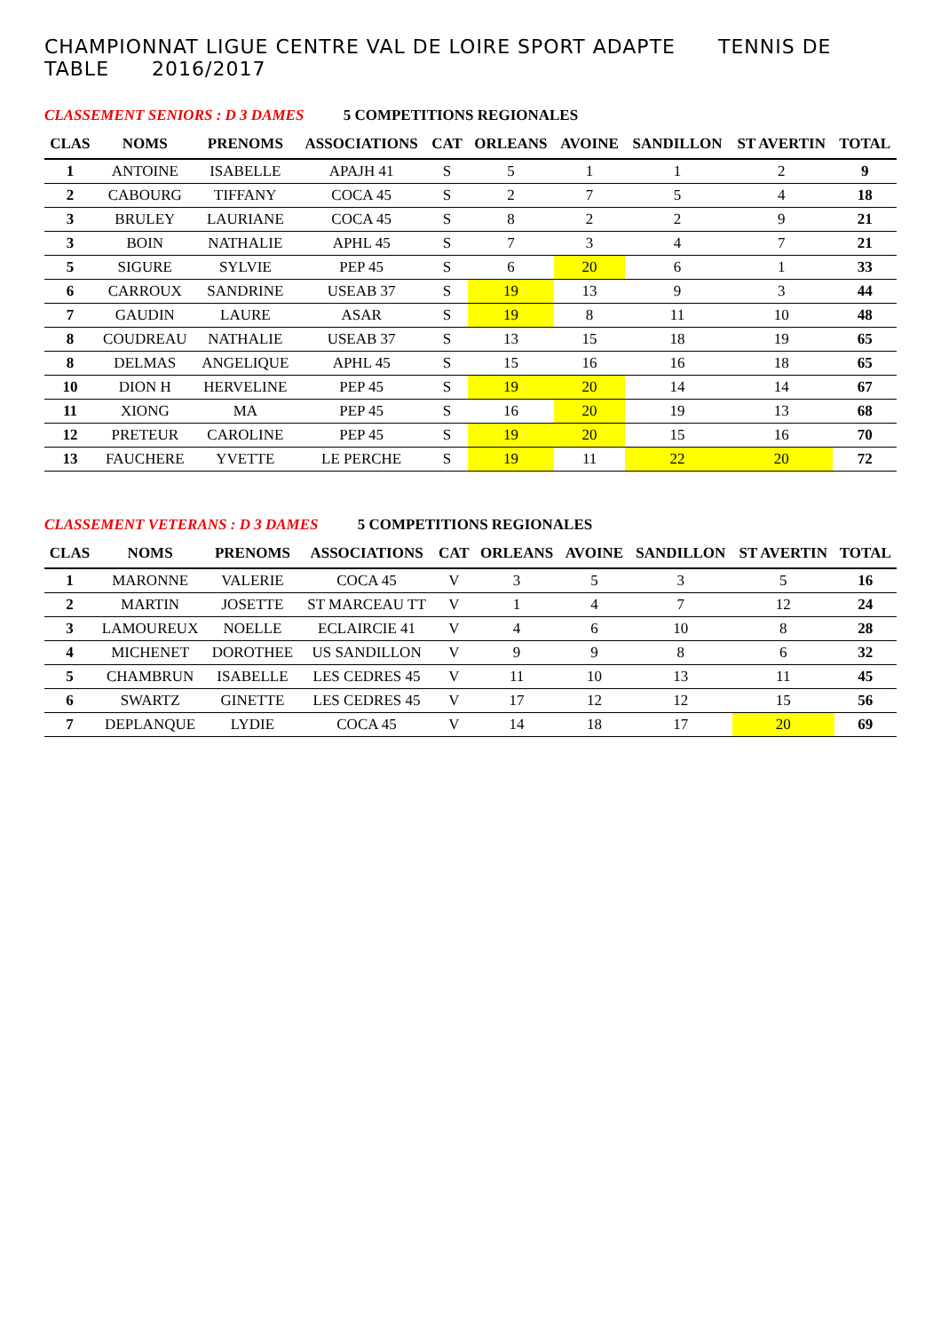CHAMPIONNAT LIGUE CENTRE VAL DE LOIRE SPORT ADAPTE TENNIS DE TABLE 2016/2017
CLASSEMENT SENIORS : D 3 DAMES 5 COMPETITIONS REGIONALES
| CLAS | NOMS | PRENOMS | ASSOCIATIONS | CAT | ORLEANS | AVOINE | SANDILLON | ST AVERTIN | TOTAL |
| --- | --- | --- | --- | --- | --- | --- | --- | --- | --- |
| 1 | ANTOINE | ISABELLE | APAJH 41 | S | 5 | 1 | 1 | 2 | 9 |
| 2 | CABOURG | TIFFANY | COCA 45 | S | 2 | 7 | 5 | 4 | 18 |
| 3 | BRULEY | LAURIANE | COCA 45 | S | 8 | 2 | 2 | 9 | 21 |
| 3 | BOIN | NATHALIE | APHL 45 | S | 7 | 3 | 4 | 7 | 21 |
| 5 | SIGURE | SYLVIE | PEP 45 | S | 6 | 20 | 6 | 1 | 33 |
| 6 | CARROUX | SANDRINE | USEAB 37 | S | 19 | 13 | 9 | 3 | 44 |
| 7 | GAUDIN | LAURE | ASAR | S | 19 | 8 | 11 | 10 | 48 |
| 8 | COUDREAU | NATHALIE | USEAB 37 | S | 13 | 15 | 18 | 19 | 65 |
| 8 | DELMAS | ANGELIQUE | APHL 45 | S | 15 | 16 | 16 | 18 | 65 |
| 10 | DION H | HERVELINE | PEP 45 | S | 19 | 20 | 14 | 14 | 67 |
| 11 | XIONG | MA | PEP 45 | S | 16 | 20 | 19 | 13 | 68 |
| 12 | PRETEUR | CAROLINE | PEP 45 | S | 19 | 20 | 15 | 16 | 70 |
| 13 | FAUCHERE | YVETTE | LE PERCHE | S | 19 | 11 | 22 | 20 | 72 |
CLASSEMENT VETERANS : D 3 DAMES 5 COMPETITIONS REGIONALES
| CLAS | NOMS | PRENOMS | ASSOCIATIONS | CAT | ORLEANS | AVOINE | SANDILLON | ST AVERTIN | TOTAL |
| --- | --- | --- | --- | --- | --- | --- | --- | --- | --- |
| 1 | MARONNE | VALERIE | COCA 45 | V | 3 | 5 | 3 | 5 | 16 |
| 2 | MARTIN | JOSETTE | ST MARCEAU TT | V | 1 | 4 | 7 | 12 | 24 |
| 3 | LAMOUREUX | NOELLE | ECLAIRCIE 41 | V | 4 | 6 | 10 | 8 | 28 |
| 4 | MICHENET | DOROTHEE | US SANDILLON | V | 9 | 9 | 8 | 6 | 32 |
| 5 | CHAMBRUN | ISABELLE | LES CEDRES 45 | V | 11 | 10 | 13 | 11 | 45 |
| 6 | SWARTZ | GINETTE | LES CEDRES 45 | V | 17 | 12 | 12 | 15 | 56 |
| 7 | DEPLANQUE | LYDIE | COCA 45 | V | 14 | 18 | 17 | 20 | 69 |